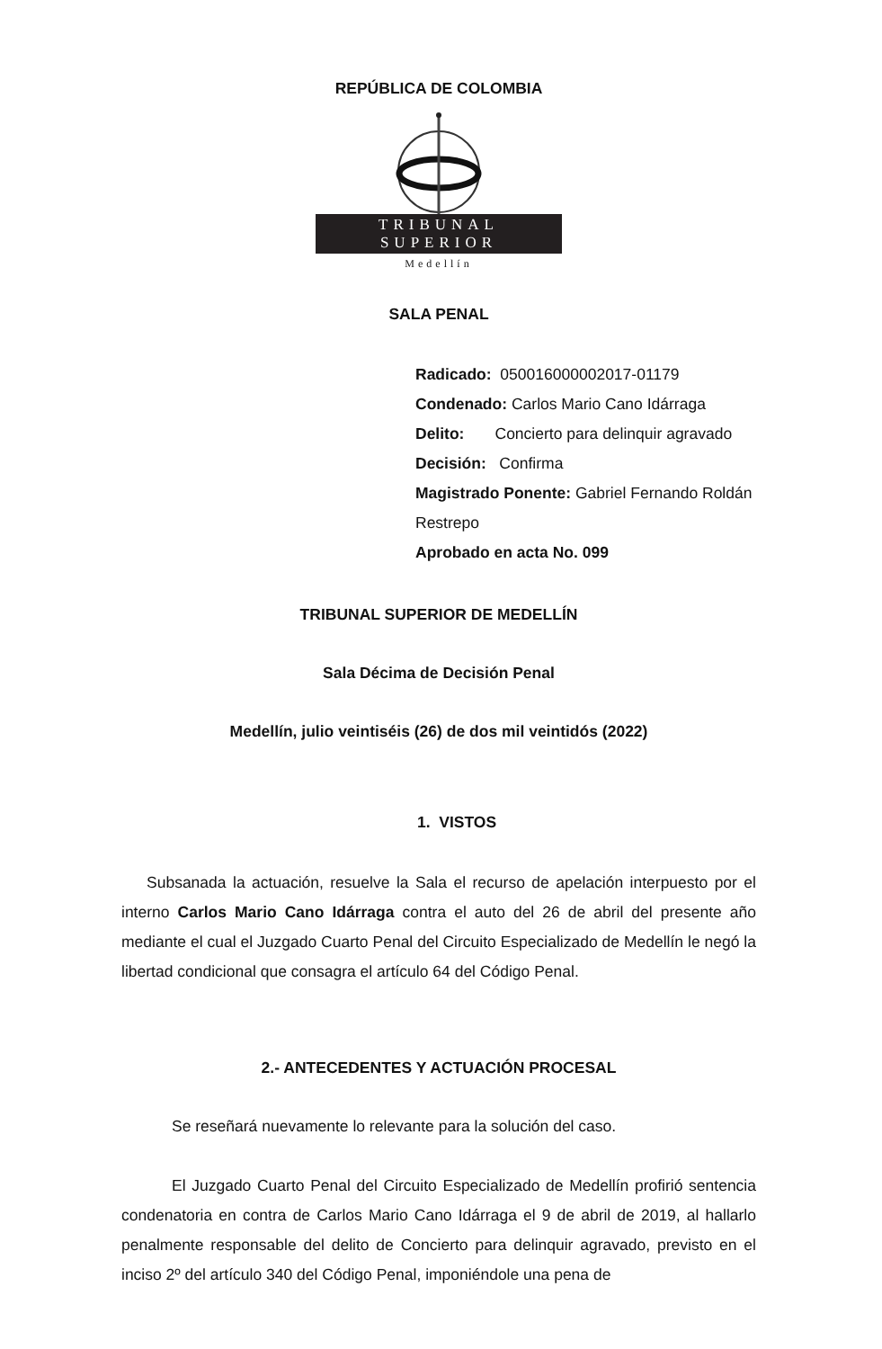REPÚBLICA DE COLOMBIA
TRIBUNAL SUPERIOR
Medellín
SALA PENAL
Radicado: 050016000002017-01179
Condenado: Carlos Mario Cano Idárraga
Delito: Concierto para delinquir agravado
Decisión: Confirma
Magistrado Ponente: Gabriel Fernando Roldán Restrepo
Aprobado en acta No. 099
TRIBUNAL SUPERIOR DE MEDELLÍN
Sala Décima de Decisión Penal
Medellín, julio veintiséis (26) de dos mil veintidós (2022)
1. VISTOS
Subsanada la actuación, resuelve la Sala el recurso de apelación interpuesto por el interno Carlos Mario Cano Idárraga contra el auto del 26 de abril del presente año mediante el cual el Juzgado Cuarto Penal del Circuito Especializado de Medellín le negó la libertad condicional que consagra el artículo 64 del Código Penal.
2.- ANTECEDENTES Y ACTUACIÓN PROCESAL
Se reseñará nuevamente lo relevante para la solución del caso.
El Juzgado Cuarto Penal del Circuito Especializado de Medellín profirió sentencia condenatoria en contra de Carlos Mario Cano Idárraga el 9 de abril de 2019, al hallarlo penalmente responsable del delito de Concierto para delinquir agravado, previsto en el inciso 2º del artículo 340 del Código Penal, imponiéndole una pena de